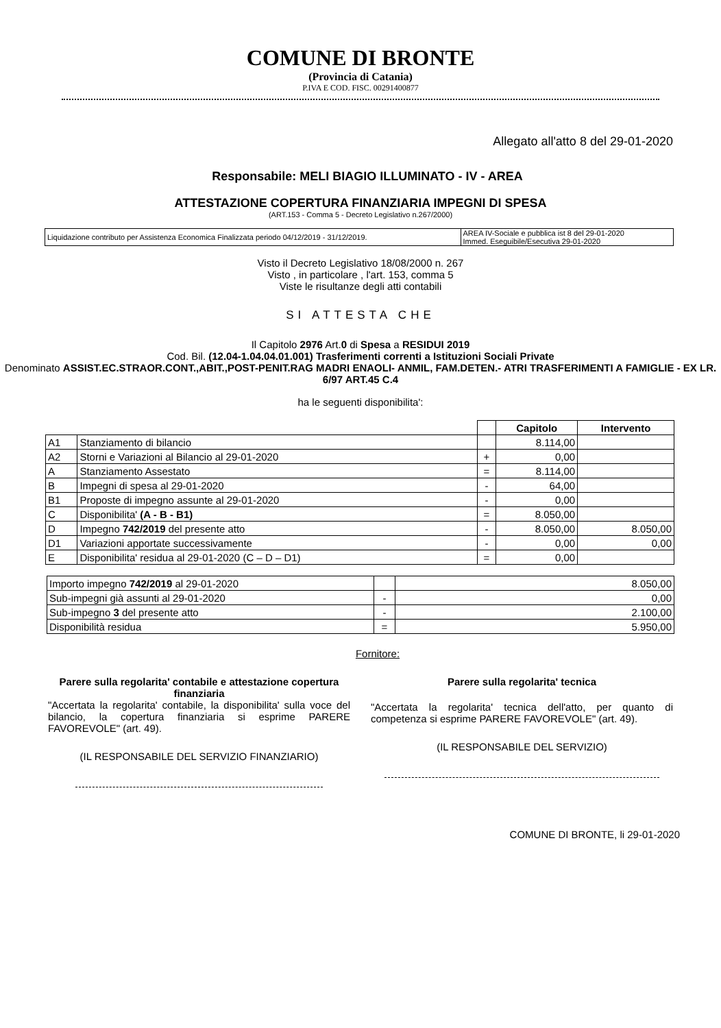COMUNE DI BRONTE
(Provincia di Catania)
P.IVA E COD. FISC. 00291400877
Allegato all'atto 8 del 29-01-2020
Responsabile: MELI BIAGIO ILLUMINATO - IV - AREA
ATTESTAZIONE COPERTURA FINANZIARIA IMPEGNI DI SPESA
(ART.153 - Comma 5 - Decreto Legislativo n.267/2000)
| Liquidazione contributo per Assistenza Economica Finalizzata periodo 04/12/2019 - 31/12/2019. | AREA IV-Sociale e pubblica ist 8 del 29-01-2020 Immed. Eseguibile/Esecutiva 29-01-2020 |
Visto il Decreto Legislativo 18/08/2000 n. 267
Visto , in particolare , l'art. 153, comma 5
Viste le risultanze degli atti contabili
SI ATTESTA CHE
Il Capitolo 2976 Art.0 di Spesa a RESIDUI 2019
Cod. Bil. (12.04-1.04.04.01.001) Trasferimenti correnti a Istituzioni Sociali Private
Denominato ASSIST.EC.STRAOR.CONT.,ABIT.,POST-PENIT.RAG MADRI ENAOLI- ANMIL, FAM.DETEN.- ATRI TRASFERIMENTI A FAMIGLIE - EX LR. 6/97 ART.45 C.4
ha le seguenti disponibilita':
| | | | Capitolo | Intervento |
| --- | --- | --- | --- | --- |
| A1 | Stanziamento di bilancio | | 8.114,00 | |
| A2 | Storni e Variazioni al Bilancio al 29-01-2020 | + | 0,00 | |
| A | Stanziamento Assestato | = | 8.114,00 | |
| B | Impegni di spesa al 29-01-2020 | - | 64,00 | |
| B1 | Proposte di impegno assunte al 29-01-2020 | - | 0,00 | |
| C | Disponibilita' (A - B - B1) | = | 8.050,00 | |
| D | Impegno 742/2019 del presente atto | - | 8.050,00 | 8.050,00 |
| D1 | Variazioni apportate successivamente | - | 0,00 | 0,00 |
| E | Disponibilita' residua al 29-01-2020 (C – D – D1) | = | 0,00 | |
| Importo impegno 742/2019 al 29-01-2020 | | 8.050,00 |
| Sub-impegni già assunti al 29-01-2020 | - | 0,00 |
| Sub-impegno 3 del presente atto | - | 2.100,00 |
| Disponibilità residua | = | 5.950,00 |
Fornitore:
Parere sulla regolarita' contabile e attestazione copertura finanziaria
"Accertata la regolarita' contabile, la disponibilita' sulla voce del bilancio, la copertura finanziaria si esprime PARERE FAVOREVOLE" (art. 49).
(IL RESPONSABILE DEL SERVIZIO FINANZIARIO)
Parere sulla regolarita' tecnica
"Accertata la regolarita' tecnica dell'atto, per quanto di competenza si esprime PARERE FAVOREVOLE" (art. 49).
(IL RESPONSABILE DEL SERVIZIO)
COMUNE DI BRONTE, li 29-01-2020